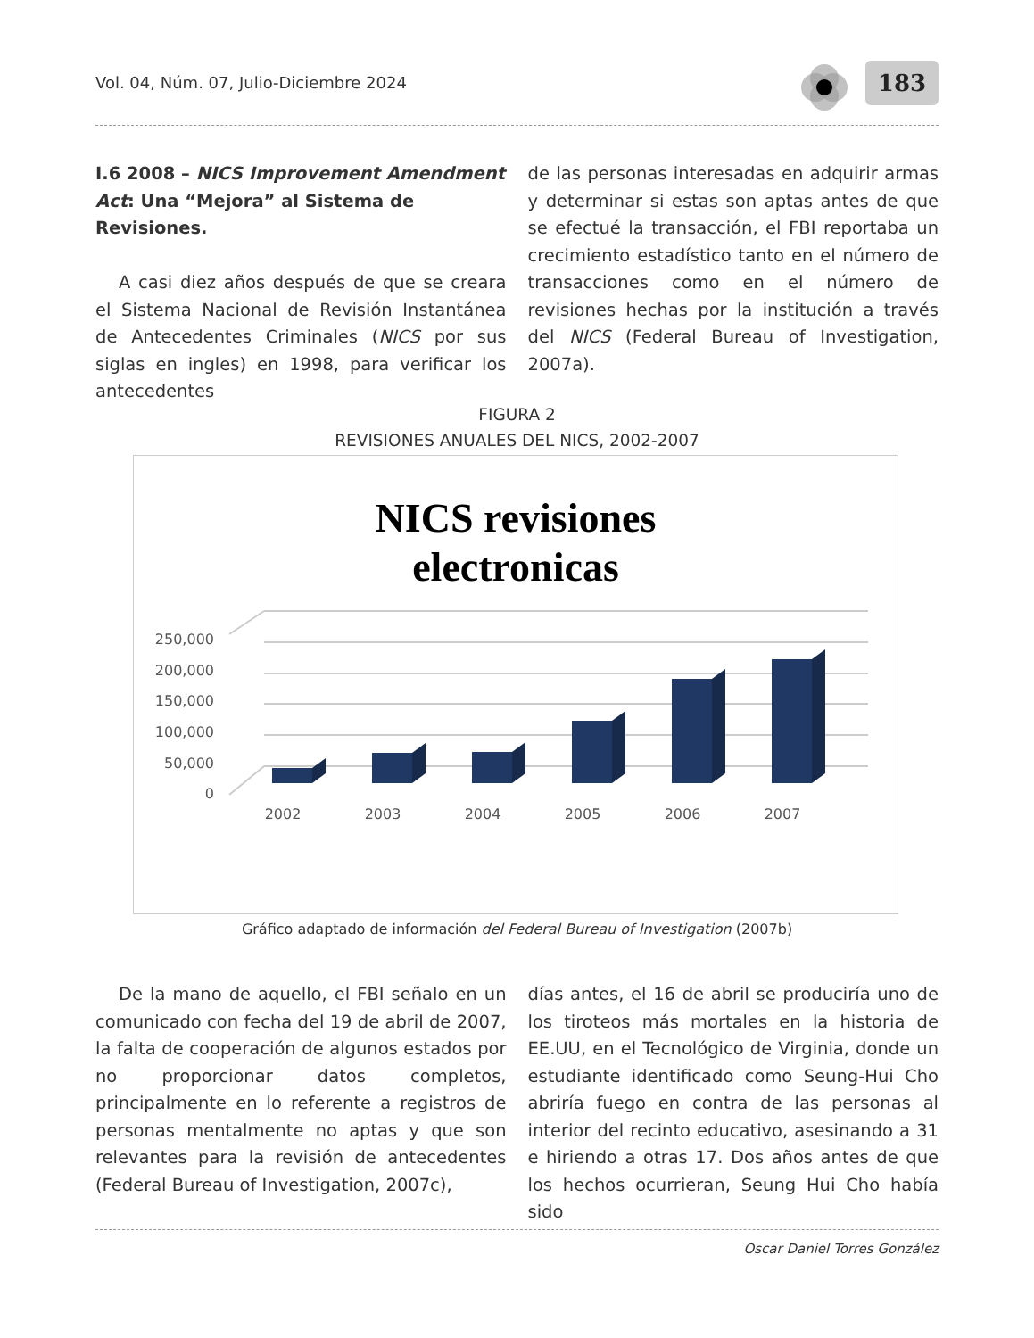Vol. 04, Núm. 07, Julio-Diciembre 2024 183
I.6 2008 – NICS Improvement Amendment Act: Una “Mejora” al Sistema de Revisiones.
A casi diez años después de que se creara el Sistema Nacional de Revisión Instantánea de Antecedentes Criminales (NICS por sus siglas en ingles) en 1998, para verificar los antecedentes
de las personas interesadas en adquirir armas y determinar si estas son aptas antes de que se efectué la transacción, el FBI reportaba un crecimiento estadístico tanto en el número de transacciones como en el número de revisiones hechas por la institución a través del NICS (Federal Bureau of Investigation, 2007a).
FIGURA 2
REVISIONES ANUALES DEL NICS, 2002-2007
NICS revisiones
electronicas
250,000
200,000
150,000
100,000
50,000
0
2002
2003
2004
2005
2006
2007
Gráfico adaptado de información del Federal Bureau of Investigation (2007b)
De la mano de aquello, el FBI señalo en un comunicado con fecha del 19 de abril de 2007, la falta de cooperación de algunos estados por no proporcionar datos completos, principalmente en lo referente a registros de personas mentalmente no aptas y que son relevantes para la revisión de antecedentes (Federal Bureau of Investigation, 2007c),
días antes, el 16 de abril se produciría uno de los tiroteos más mortales en la historia de EE.UU, en el Tecnológico de Virginia, donde un estudiante identificado como Seung-Hui Cho abriría fuego en contra de las personas al interior del recinto educativo, asesinando a 31 e hiriendo a otras 17. Dos años antes de que los hechos ocurrieran, Seung Hui Cho había sido
Oscar Daniel Torres González